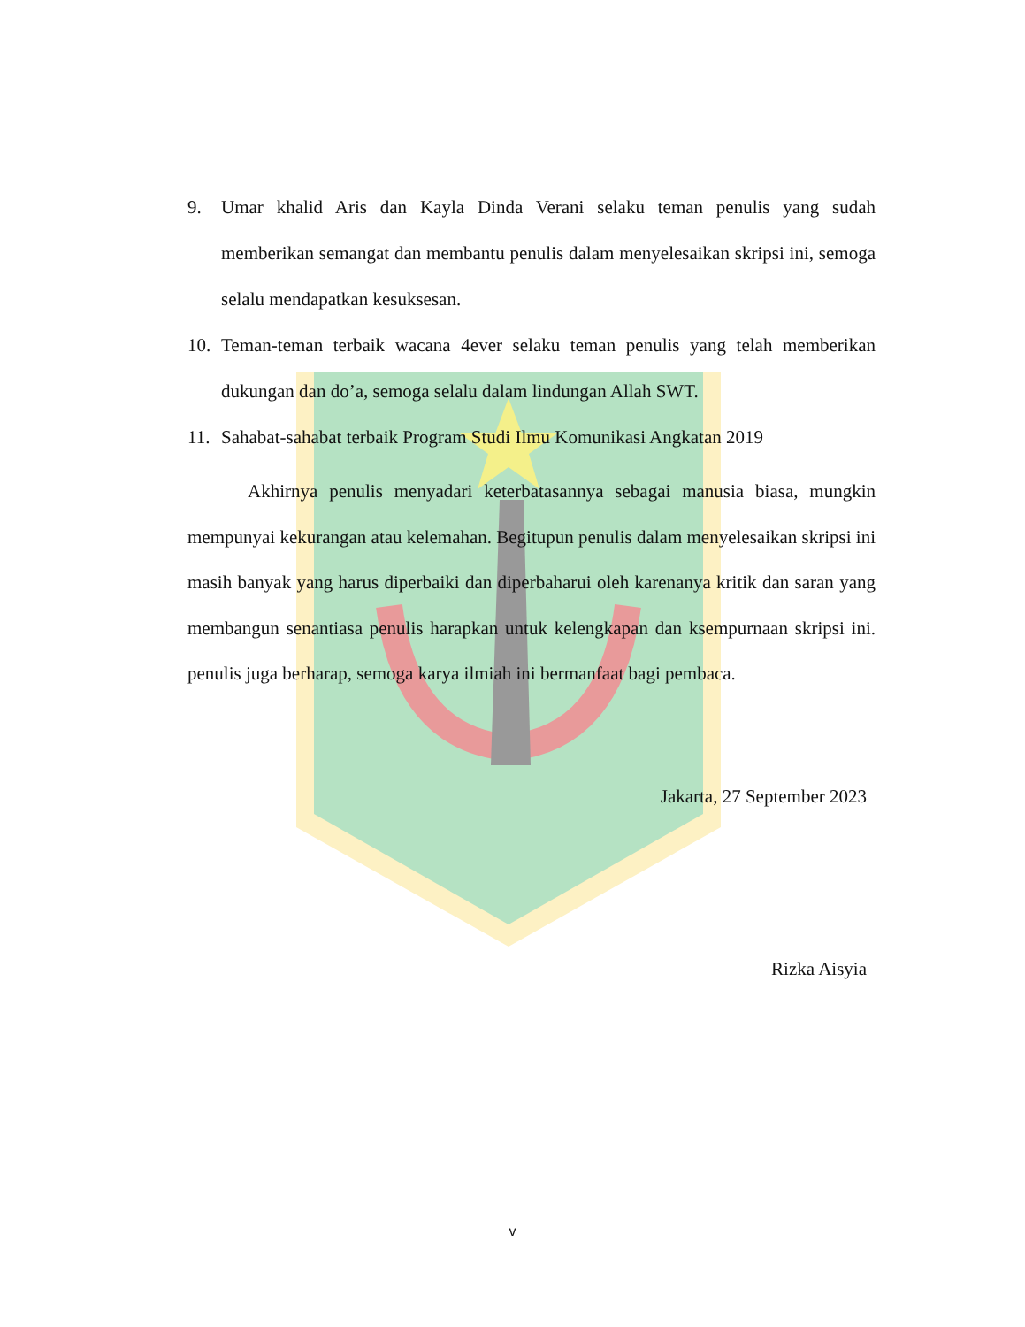9. Umar khalid Aris dan Kayla Dinda Verani selaku teman penulis yang sudah memberikan semangat dan membantu penulis dalam menyelesaikan skripsi ini, semoga selalu mendapatkan kesuksesan.
10. Teman-teman terbaik wacana 4ever selaku teman penulis yang telah memberikan dukungan dan do’a, semoga selalu dalam lindungan Allah SWT.
11. Sahabat-sahabat terbaik Program Studi Ilmu Komunikasi Angkatan 2019
Akhirnya penulis menyadari keterbatasannya sebagai manusia biasa, mungkin mempunyai kekurangan atau kelemahan. Begitupun penulis dalam menyelesaikan skripsi ini masih banyak yang harus diperbaiki dan diperbaharui oleh karenanya kritik dan saran yang membangun senantiasa penulis harapkan untuk kelengkapan dan ksempurnaan skripsi ini. penulis juga berharap, semoga karya ilmiah ini bermanfaat bagi pembaca.
Jakarta, 27 September 2023
Rizka Aisyia
v